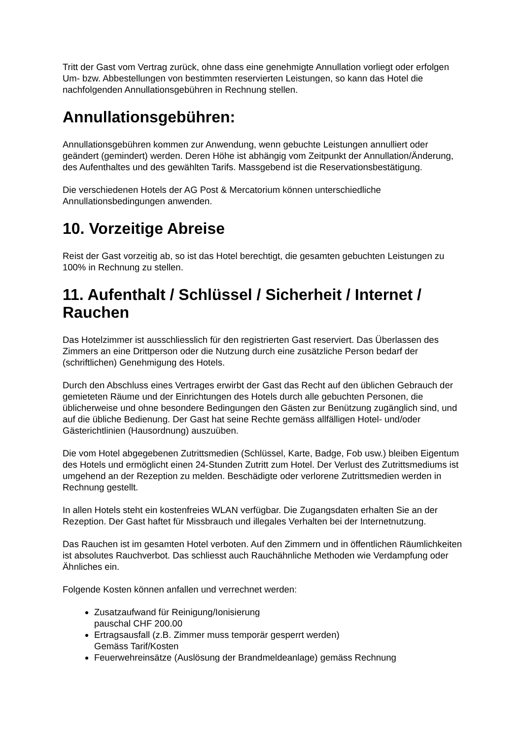Tritt der Gast vom Vertrag zurück, ohne dass eine genehmigte Annullation vorliegt oder erfolgen Um- bzw. Abbestellungen von bestimmten reservierten Leistungen, so kann das Hotel die nachfolgenden Annullationsgebühren in Rechnung stellen.
Annullationsgebühren:
Annullationsgebühren kommen zur Anwendung, wenn gebuchte Leistungen annulliert oder geändert (gemindert) werden. Deren Höhe ist abhängig vom Zeitpunkt der Annullation/Änderung, des Aufenthaltes und des gewählten Tarifs. Massgebend ist die Reservationsbestätigung.
Die verschiedenen Hotels der AG Post & Mercatorium können unterschiedliche Annullationsbedingungen anwenden.
10. Vorzeitige Abreise
Reist der Gast vorzeitig ab, so ist das Hotel berechtigt, die gesamten gebuchten Leistungen zu 100% in Rechnung zu stellen.
11. Aufenthalt / Schlüssel / Sicherheit / Internet / Rauchen
Das Hotelzimmer ist ausschliesslich für den registrierten Gast reserviert. Das Überlassen des Zimmers an eine Drittperson oder die Nutzung durch eine zusätzliche Person bedarf der (schriftlichen) Genehmigung des Hotels.
Durch den Abschluss eines Vertrages erwirbt der Gast das Recht auf den üblichen Gebrauch der gemieteten Räume und der Einrichtungen des Hotels durch alle gebuchten Personen, die üblicherweise und ohne besondere Bedingungen den Gästen zur Benützung zugänglich sind, und auf die übliche Bedienung. Der Gast hat seine Rechte gemäss allfälligen Hotel- und/oder Gästerichtlinien (Hausordnung) auszuüben.
Die vom Hotel abgegebenen Zutrittsmedien (Schlüssel, Karte, Badge, Fob usw.) bleiben Eigentum des Hotels und ermöglicht einen 24-Stunden Zutritt zum Hotel. Der Verlust des Zutrittsmediums ist umgehend an der Rezeption zu melden. Beschädigte oder verlorene Zutrittsmedien werden in Rechnung gestellt.
In allen Hotels steht ein kostenfreies WLAN verfügbar. Die Zugangsdaten erhalten Sie an der Rezeption. Der Gast haftet für Missbrauch und illegales Verhalten bei der Internetnutzung.
Das Rauchen ist im gesamten Hotel verboten. Auf den Zimmern und in öffentlichen Räumlichkeiten ist absolutes Rauchverbot. Das schliesst auch Rauchähnliche Methoden wie Verdampfung oder Ähnliches ein.
Folgende Kosten können anfallen und verrechnet werden:
Zusatzaufwand für Reinigung/Ionisierung
pauschal CHF 200.00
Ertragsausfall (z.B. Zimmer muss temporär gesperrt werden)
Gemäss Tarif/Kosten
Feuerwehreinsätze (Auslösung der Brandmeldeanlage) gemäss Rechnung